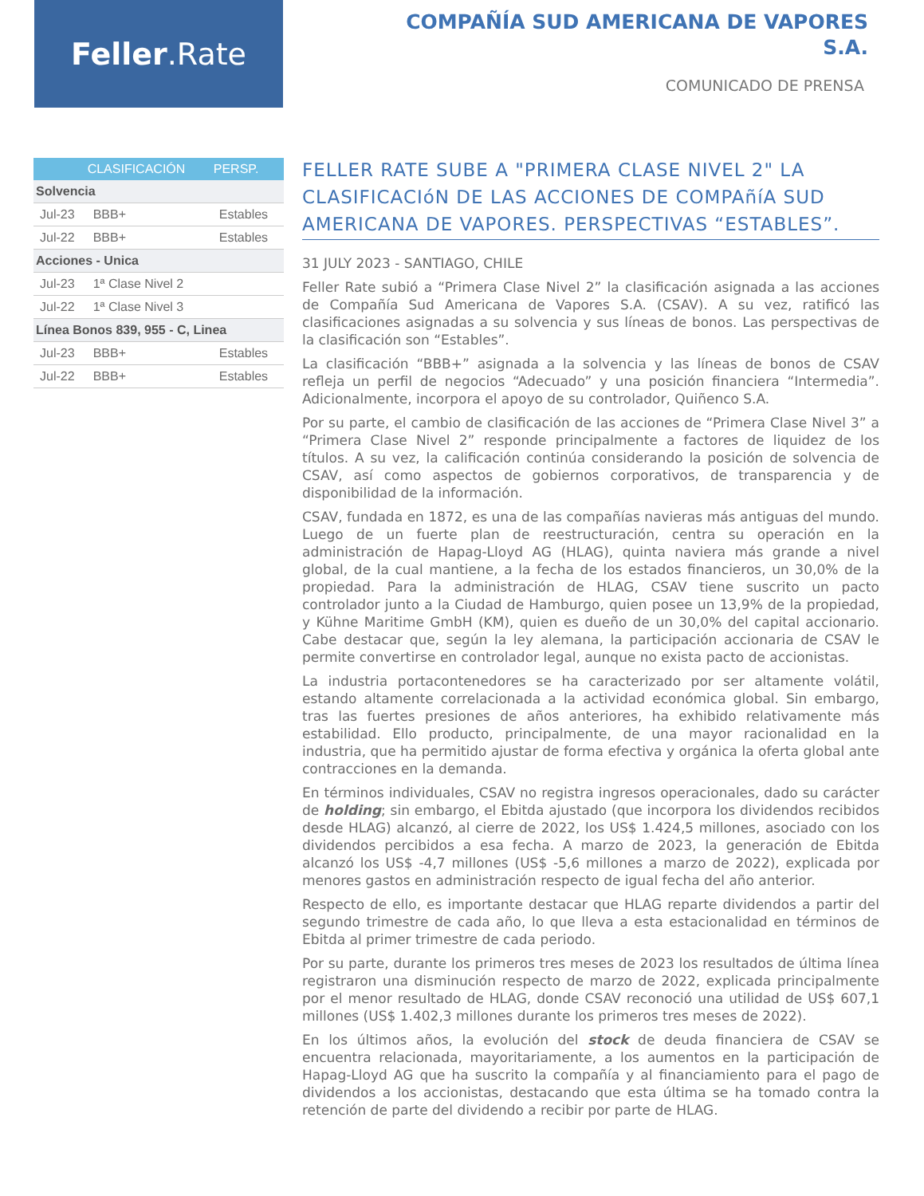Feller.Rate
COMPAÑÍA SUD AMERICANA DE VAPORES S.A.
COMUNICADO DE PRENSA
| | CLASIFICACIÓN | PERSP. |
| --- | --- | --- |
| Solvencia | | |
| Jul-23 | BBB+ | Estables |
| Jul-22 | BBB+ | Estables |
| Acciones - Unica | | |
| Jul-23 | 1ª Clase Nivel 2 | |
| Jul-22 | 1ª Clase Nivel 3 | |
| Línea Bonos 839, 955 - C, Linea | | |
| Jul-23 | BBB+ | Estables |
| Jul-22 | BBB+ | Estables |
FELLER RATE SUBE A "PRIMERA CLASE NIVEL 2" LA CLASIFICACIóN DE LAS ACCIONES DE COMPAñíA SUD AMERICANA DE VAPORES. PERSPECTIVAS “ESTABLES”.
31 JULY 2023 - SANTIAGO, CHILE
Feller Rate subió a “Primera Clase Nivel 2” la clasificación asignada a las acciones de Compañía Sud Americana de Vapores S.A. (CSAV). A su vez, ratificó las clasificaciones asignadas a su solvencia y sus líneas de bonos. Las perspectivas de la clasificación son “Estables”.
La clasificación “BBB+” asignada a la solvencia y las líneas de bonos de CSAV refleja un perfil de negocios “Adecuado” y una posición financiera “Intermedia”. Adicionalmente, incorpora el apoyo de su controlador, Quiñenco S.A.
Por su parte, el cambio de clasificación de las acciones de “Primera Clase Nivel 3” a “Primera Clase Nivel 2” responde principalmente a factores de liquidez de los títulos. A su vez, la calificación continúa considerando la posición de solvencia de CSAV, así como aspectos de gobiernos corporativos, de transparencia y de disponibilidad de la información.
CSAV, fundada en 1872, es una de las compañías navieras más antiguas del mundo. Luego de un fuerte plan de reestructuración, centra su operación en la administración de Hapag-Lloyd AG (HLAG), quinta naviera más grande a nivel global, de la cual mantiene, a la fecha de los estados financieros, un 30,0% de la propiedad. Para la administración de HLAG, CSAV tiene suscrito un pacto controlador junto a la Ciudad de Hamburgo, quien posee un 13,9% de la propiedad, y Kühne Maritime GmbH (KM), quien es dueño de un 30,0% del capital accionario. Cabe destacar que, según la ley alemana, la participación accionaria de CSAV le permite convertirse en controlador legal, aunque no exista pacto de accionistas.
La industria portacontenedores se ha caracterizado por ser altamente volátil, estando altamente correlacionada a la actividad económica global. Sin embargo, tras las fuertes presiones de años anteriores, ha exhibido relativamente más estabilidad. Ello producto, principalmente, de una mayor racionalidad en la industria, que ha permitido ajustar de forma efectiva y orgánica la oferta global ante contracciones en la demanda.
En términos individuales, CSAV no registra ingresos operacionales, dado su carácter de holding; sin embargo, el Ebitda ajustado (que incorpora los dividendos recibidos desde HLAG) alcanzó, al cierre de 2022, los US$ 1.424,5 millones, asociado con los dividendos percibidos a esa fecha. A marzo de 2023, la generación de Ebitda alcanzó los US$ -4,7 millones (US$ -5,6 millones a marzo de 2022), explicada por menores gastos en administración respecto de igual fecha del año anterior.
Respecto de ello, es importante destacar que HLAG reparte dividendos a partir del segundo trimestre de cada año, lo que lleva a esta estacionalidad en términos de Ebitda al primer trimestre de cada periodo.
Por su parte, durante los primeros tres meses de 2023 los resultados de última línea registraron una disminución respecto de marzo de 2022, explicada principalmente por el menor resultado de HLAG, donde CSAV reconoció una utilidad de US$ 607,1 millones (US$ 1.402,3 millones durante los primeros tres meses de 2022).
En los últimos años, la evolución del stock de deuda financiera de CSAV se encuentra relacionada, mayoritariamente, a los aumentos en la participación de Hapag-Lloyd AG que ha suscrito la compañía y al financiamiento para el pago de dividendos a los accionistas, destacando que esta última se ha tomado contra la retención de parte del dividendo a recibir por parte de HLAG.